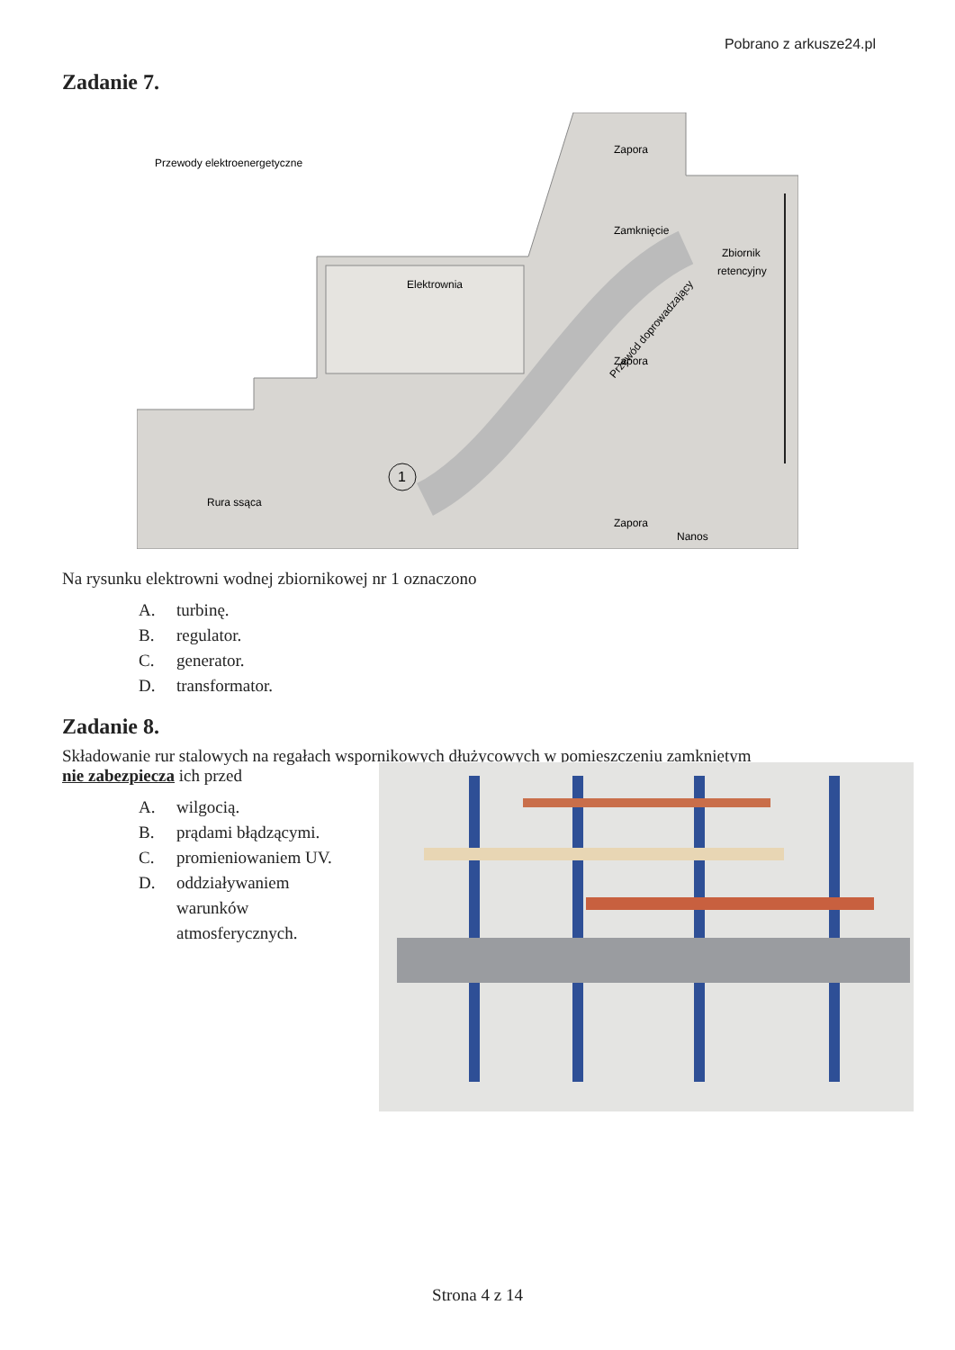Pobrano z arkusze24.pl
Zadanie 7.
Przewody elektroenergetyczne
Zapora
Zamknięcie
Zbiornik
retencyjny
Elektrownia
Zapora
Przewód doprowadzający
Rura ssąca
1
Zapora
Nanos
Na rysunku elektrowni wodnej zbiornikowej nr 1 oznaczono
A. turbinę.
B. regulator.
C. generator.
D. transformator.
Zadanie 8.
Składowanie rur stalowych na regałach wspornikowych dłużycowych w pomieszczeniu zamkniętym
nie zabezpiecza ich przed
A. wilgocią.
B. prądami błądzącymi.
C. promieniowaniem UV.
D. oddziaływaniem
warunków
atmosferycznych.
Strona 4 z 14